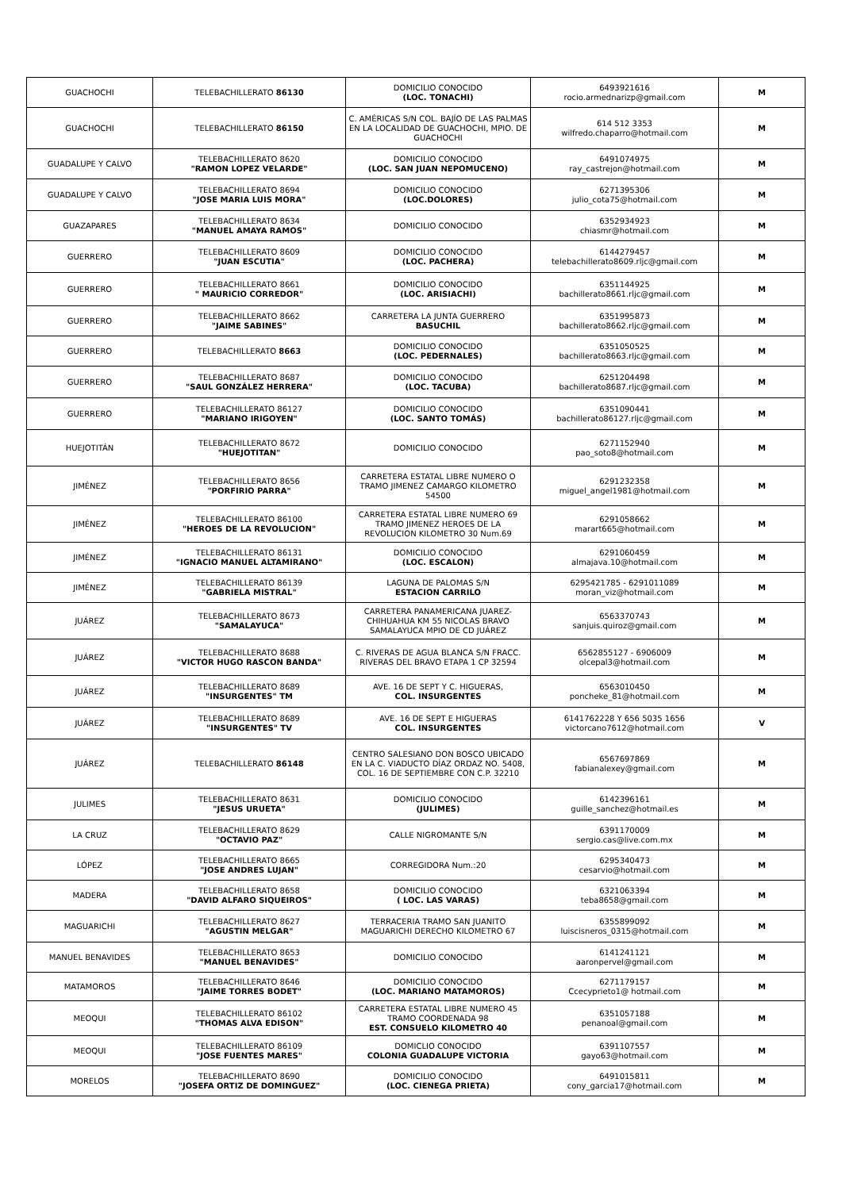| GUACHOCHI | TELEBACHILLERATO 86130 | DOMICILIO CONOCIDO (LOC. TONACHI) | 6493921616 rocio.armednarizp@gmail.com | M |
| GUACHOCHI | TELEBACHILLERATO 86150 | C. AMÉRICAS S/N COL. BAJÍO DE LAS PALMAS EN LA LOCALIDAD DE GUACHOCHI, MPIO. DE GUACHOCHI | 614 512 3353 wilfredo.chaparro@hotmail.com | M |
| GUADALUPE Y CALVO | TELEBACHILLERATO 8620 "RAMON LOPEZ VELARDE" | DOMICILIO CONOCIDO (LOC. SAN JUAN NEPOMUCENO) | 6491074975 ray_castrejon@hotmail.com | M |
| GUADALUPE Y CALVO | TELEBACHILLERATO 8694 "JOSE MARIA LUIS MORA" | DOMICILIO CONOCIDO (LOC.DOLORES) | 6271395306 julio_cota75@hotmail.com | M |
| GUAZAPARES | TELEBACHILLERATO 8634 "MANUEL AMAYA RAMOS" | DOMICILIO CONOCIDO | 6352934923 chiasmr@hotmail.com | M |
| GUERRERO | TELEBACHILLERATO 8609 "JUAN ESCUTIA" | DOMICILIO CONOCIDO (LOC. PACHERA) | 6144279457 telebachillerato8609.rljc@gmail.com | M |
| GUERRERO | TELEBACHILLERATO 8661 " MAURICIO CORREDOR" | DOMICILIO CONOCIDO (LOC. ARISIACHI) | 6351144925 bachillerato8661.rljc@gmail.com | M |
| GUERRERO | TELEBACHILLERATO 8662 "JAIME SABINES" | CARRETERA LA JUNTA GUERRERO BASUCHIL | 6351995873 bachillerato8662.rljc@gmail.com | M |
| GUERRERO | TELEBACHILLERATO 8663 | DOMICILIO CONOCIDO (LOC. PEDERNALES) | 6351050525 bachillerato8663.rljc@gmail.com | M |
| GUERRERO | TELEBACHILLERATO 8687 "SAUL GONZÁLEZ HERRERA" | DOMICILIO CONOCIDO (LOC. TACUBA) | 6251204498 bachillerato8687.rljc@gmail.com | M |
| GUERRERO | TELEBACHILLERATO 86127 "MARIANO IRIGOYEN" | DOMICILIO CONOCIDO (LOC. SANTO TOMÁS) | 6351090441 bachillerato86127.rljc@gmail.com | M |
| HUEJOTITÁN | TELEBACHILLERATO 8672 "HUEJOTITAN" | DOMICILIO CONOCIDO | 6271152940 pao_soto8@hotmail.com | M |
| JIMÉNEZ | TELEBACHILLERATO 8656 "PORFIRIO PARRA" | CARRETERA ESTATAL LIBRE NUMERO O TRAMO JIMENEZ CAMARGO KILOMETRO 54500 | 6291232358 miguel_angel1981@hotmail.com | M |
| JIMÉNEZ | TELEBACHILLERATO 86100 "HEROES DE LA REVOLUCION" | CARRETERA ESTATAL LIBRE NUMERO 69 TRAMO JIMENEZ HEROES DE LA REVOLUCION KILOMETRO 30 Num.69 | 6291058662 marart665@hotmail.com | M |
| JIMÉNEZ | TELEBACHILLERATO 86131 "IGNACIO MANUEL ALTAMIRANO" | DOMICILIO CONOCIDO (LOC. ESCALON) | 6291060459 almajava.10@hotmail.com | M |
| JIMÉNEZ | TELEBACHILLERATO 86139 "GABRIELA MISTRAL" | LAGUNA DE PALOMAS S/N ESTACION CARRILO | 6295421785 - 6291011089 moran_viz@hotmail.com | M |
| JUÁREZ | TELEBACHILLERATO 8673 "SAMALAYUCA" | CARRETERA PANAMERICANA JUAREZ-CHIHUAHUA KM 55 NICOLAS BRAVO SAMALAYUCA MPIO DE CD JUÁREZ | 6563370743 sanjuis.quiroz@gmail.com | M |
| JUÁREZ | TELEBACHILLERATO 8688 "VICTOR HUGO RASCON BANDA" | C. RIVERAS DE AGUA BLANCA S/N FRACC. RIVERAS DEL BRAVO ETAPA 1 CP 32594 | 6562855127 - 6906009 olcepal3@hotmail.com | M |
| JUÁREZ | TELEBACHILLERATO 8689 "INSURGENTES" TM | AVE. 16 DE SEPT Y C. HIGUERAS, COL. INSURGENTES | 6563010450 poncheke_81@hotmail.com | M |
| JUÁREZ | TELEBACHILLERATO 8689 "INSURGENTES" TV | AVE. 16 DE SEPT E HIGUERAS COL. INSURGENTES | 6141762228 Y 656 5035 1656 victorcano7612@hotmail.com | V |
| JUÁREZ | TELEBACHILLERATO 86148 | CENTRO SALESIANO DON BOSCO UBICADO EN LA C. VIADUCTO DÍAZ ORDAZ NO. 5408, COL. 16 DE SEPTIEMBRE CON C.P. 32210 | 6567697869 fabianalexey@gmail.com | M |
| JULIMES | TELEBACHILLERATO 8631 "JESUS URUETA" | DOMICILIO CONOCIDO (JULIMES) | 6142396161 guille_sanchez@hotmail.es | M |
| LA CRUZ | TELEBACHILLERATO 8629 "OCTAVIO PAZ" | CALLE NIGROMANTE S/N | 6391170009 sergio.cas@live.com.mx | M |
| LÓPEZ | TELEBACHILLERATO 8665 "JOSE ANDRES LUJAN" | CORREGIDORA Num.:20 | 6295340473 cesarvio@hotmail.com | M |
| MADERA | TELEBACHILLERATO 8658 "DAVID ALFARO SIQUEIROS" | DOMICILIO CONOCIDO ( LOC. LAS VARAS) | 6321063394 teba8658@gmail.com | M |
| MAGUARICHI | TELEBACHILLERATO 8627 "AGUSTIN MELGAR" | TERRACERIA TRAMO SAN JUANITO MAGUARICHI DERECHO KILOMETRO 67 | 6355899092 luiscisneros_0315@hotmail.com | M |
| MANUEL BENAVIDES | TELEBACHILLERATO 8653 "MANUEL BENAVIDES" | DOMICILIO CONOCIDO | 6141241121 aaronpervel@gmail.com | M |
| MATAMOROS | TELEBACHILLERATO 8646 "JAIME TORRES BODET" | DOMICILIO CONOCIDO (LOC. MARIANO MATAMOROS) | 6271179157 Ccecyprieto1@ hotmail.com | M |
| MEOQUI | TELEBACHILLERATO 86102 "THOMAS ALVA EDISON" | CARRETERA ESTATAL LIBRE NUMERO 45 TRAMO COORDENADA 98 EST. CONSUELO KILOMETRO 40 | 6351057188 penanoal@gmail.com | M |
| MEOQUI | TELEBACHILLERATO 86109 "JOSE FUENTES MARES" | DOMICLIO CONOCIDO COLONIA GUADALUPE VICTORIA | 6391107557 gayo63@hotmail.com | M |
| MORELOS | TELEBACHILLERATO 8690 "JOSEFA ORTIZ DE DOMINGUEZ" | DOMICILIO CONOCIDO (LOC. CIENEGA PRIETA) | 6491015811 cony_garcia17@hotmail.com | M |